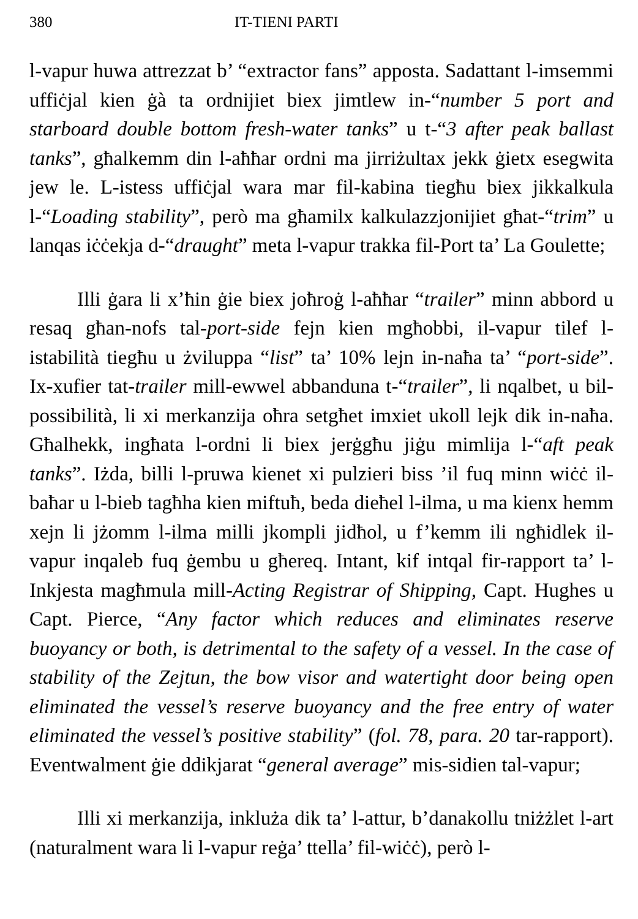380 IT-TIENI PARTI
l-vapur huwa attrezzat b’ “extractor fans” apposta. Sadattant l-imsemmi uffiċjal kien ġà ta ordnijiet biex jimtlew in-“number 5 port and starboard double bottom fresh-water tanks” u t-“3 after peak ballast tanks”, għalkemm din l-aħħar ordni ma jirriżultax jekk ġietx esegwita jew le. L-istess uffiċjal wara mar fil-kabina tiegħu biex jikkalkula l-“Loading stability”, però ma għamilx kalkulazzjonijiet għat-“trim” u lanqas iċċekja d-“draught” meta l-vapur trakka fil-Port ta’ La Goulette;
Illi ġara li x’ħin ġie biex joħroġ l-aħħar “trailer” minn abbord u resaq għan-nofs tal-port-side fejn kien mgħobbi, il-vapur tilef l-istabilità tiegħu u żviluppa “list” ta’ 10% lejn in-naħa ta’ “port-side”. Ix-xufier tat-trailer mill-ewwel abbanduna t-“trailer”, li nqalbet, u bil-possibilità, li xi merkanzija oħra setgħet imxiet ukoll lejk dik in-naħa. Għalhekk, ingħata l-ordni li biex jerġgħu jiġu mimlija l-“aft peak tanks”. Iżda, billi l-pruwa kienet xi pulzieri biss ’il fuq minn wiċċ il-baħar u l-bieb tagħha kien miftuħ, beda dieħel l-ilma, u ma kienx hemm xejn li jżomm l-ilma milli jkompli jidħol, u f’kemm ili ngħidlek il-vapur inqaleb fuq ġembu u għereq. Intant, kif intqal fir-rapport ta’ l-Inkjesta magħmula mill-Acting Registrar of Shipping, Capt. Hughes u Capt. Pierce, “Any factor which reduces and eliminates reserve buoyancy or both, is detrimental to the safety of a vessel. In the case of stability of the Zejtun, the bow visor and watertight door being open eliminated the vessel’s reserve buoyancy and the free entry of water eliminated the vessel’s positive stability” (fol. 78, para. 20 tar-rapport). Eventwalment ġie ddikjarat “general average” mis-sidien tal-vapur;
Illi xi merkanzija, inkluża dik ta’ l-attur, b’danakollu tniżżlet l-art (naturalment wara li l-vapur reġa’ ttella’ fil-wiċċ), però l-